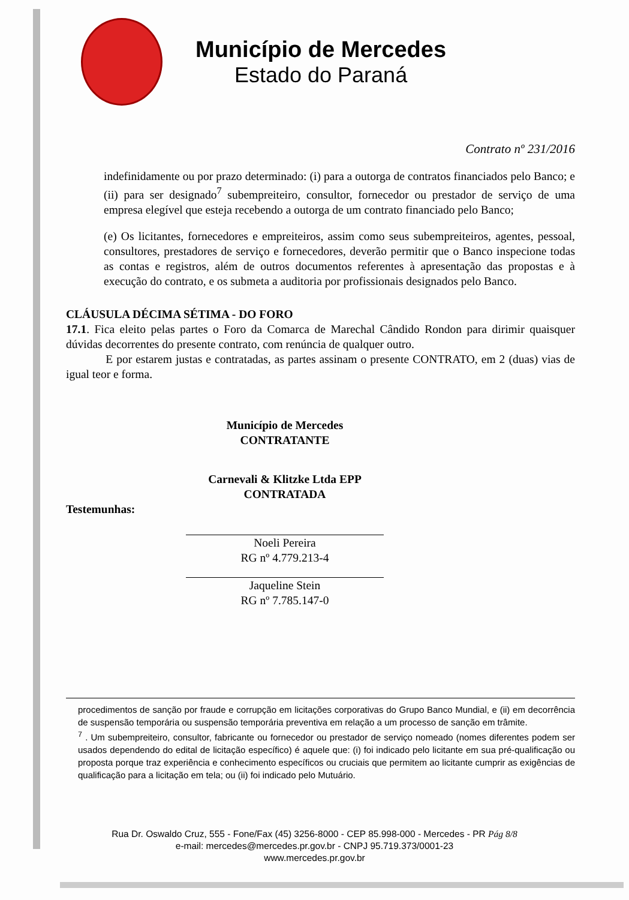Município de Mercedes
Estado do Paraná
Contrato nº 231/2016
indefinidamente ou por prazo determinado: (i) para a outorga de contratos financiados pelo Banco; e (ii) para ser designado<sup>7</sup> subempreiteiro, consultor, fornecedor ou prestador de serviço de uma empresa elegível que esteja recebendo a outorga de um contrato financiado pelo Banco;
(e) Os licitantes, fornecedores e empreiteiros, assim como seus subempreiteiros, agentes, pessoal, consultores, prestadores de serviço e fornecedores, deverão permitir que o Banco inspecione todas as contas e registros, além de outros documentos referentes à apresentação das propostas e à execução do contrato, e os submeta a auditoria por profissionais designados pelo Banco.
CLÁUSULA DÉCIMA SÉTIMA - DO FORO
17.1. Fica eleito pelas partes o Foro da Comarca de Marechal Cândido Rondon para dirimir quaisquer dúvidas decorrentes do presente contrato, com renúncia de qualquer outro.
E por estarem justas e contratadas, as partes assinam o presente CONTRATO, em 2 (duas) vias de igual teor e forma.
Município de Mercedes
CONTRATANTE
Carnevali & Klitzke Ltda EPP
CONTRATADA
Testemunhas:
Noeli Pereira
RG nº 4.779.213-4
Jaqueline Stein
RG nº 7.785.147-0
procedimentos de sanção por fraude e corrupção em licitações corporativas do Grupo Banco Mundial, e (ii) em decorrência de suspensão temporária ou suspensão temporária preventiva em relação a um processo de sanção em trâmite.
<sup>7</sup> . Um subempreiteiro, consultor, fabricante ou fornecedor ou prestador de serviço nomeado (nomes diferentes podem ser usados dependendo do edital de licitação específico) é aquele que: (i) foi indicado pelo licitante em sua pré-qualificação ou proposta porque traz experiência e conhecimento específicos ou cruciais que permitem ao licitante cumprir as exigências de qualificação para a licitação em tela; ou (ii) foi indicado pelo Mutuário.
Rua Dr. Oswaldo Cruz, 555 - Fone/Fax (45) 3256-8000 - CEP 85.998-000 - Mercedes - PR Pág 8/8
e-mail: mercedes@mercedes.pr.gov.br - CNPJ 95.719.373/0001-23
www.mercedes.pr.gov.br